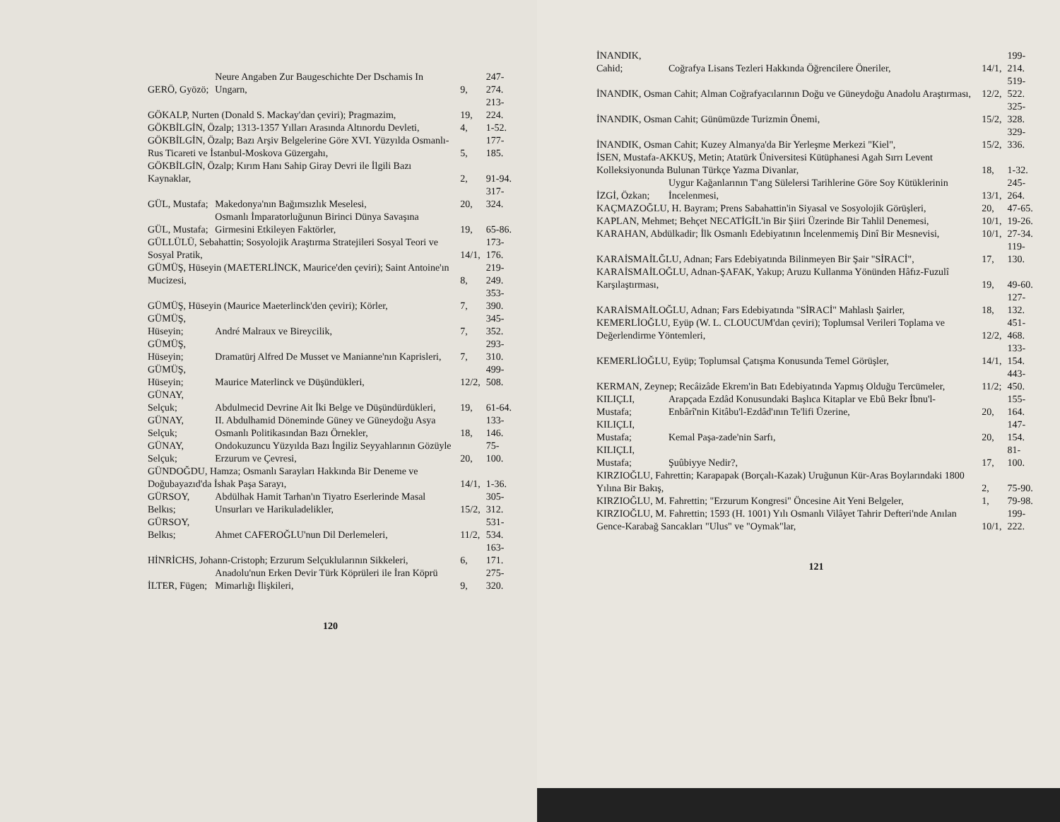| GERÖ, Gyözö; | Neure Angaben Zur Baugeschichte Der Dschamis In Ungarn, | 9, | 247-274. |
| GÖKALP, Nurten (Donald S. Mackay'dan çeviri); Pragmazim, | | 19, | 213-224. |
| GÖKBİLGİN, Özalp; 1313-1357 Yılları Arasında Altınordu Devleti, | | 4, | 1-52. |
| GÖKBİLGİN, Özalp; Bazı Arşiv Belgelerine Göre XVI. Yüzyılda Osmanlı-Rus Ticareti ve İstanbul-Moskova Güzergahı, | | 5, | 177-185. |
| GÖKBİLGİN, Özalp; Kırım Hanı Sahip Giray Devri ile İlgili Bazı Kaynaklar, | | 2, | 91-94. |
| GÜL, Mustafa; | Makedonya'nın Bağımsızlık Meselesi, | 20, | 317-324. |
| GÜL, Mustafa; | Osmanlı İmparatorluğunun Birinci Dünya Savaşına Girmesini Etkileyen Faktörler, | 19, | 65-86. |
| GÜLLÜLÜ, Sebahattin; Sosyolojik Araştırma Stratejileri Sosyal Teori ve Sosyal Pratik, | | 14/1, | 173-176. |
| GÜMÜŞ, Hüseyin (MAETERLİNCK, Maurice'den çeviri); Saint Antoine'ın Mucizesi, | | 8, | 219-249. |
| GÜMÜŞ, Hüseyin (Maurice Maeterlinck'den çeviri); Körler, | | 7, | 353-390. |
| GÜMÜŞ, Hüseyin; | André Malraux ve Bireycilik, | 7, | 345-352. |
| GÜMÜŞ, Hüseyin; | Dramatürj Alfred De Musset ve Manianne'nın Kaprisleri, | 7, | 293-310. |
| GÜMÜŞ, Hüseyin; | Maurice Materlinck ve Düşündükleri, | 12/2, | 499-508. |
| GÜNAY, Selçuk; | Abdulmecid Devrine Ait İki Belge ve Düşündürdükleri, | 19, | 61-64. |
| GÜNAY, Selçuk; | II. Abdulhamid Döneminde Güney ve Güneydoğu Asya Osmanlı Politikasından Bazı Örnekler, | 18, | 133-146. |
| GÜNAY, Selçuk; | Ondokuzuncu Yüzyılda Bazı İngiliz Seyyahlarının Gözüyle Erzurum ve Çevresi, | 20, | 75-100. |
| GÜNDOĞDU, Hamza; Osmanlı Sarayları Hakkında Bir Deneme ve Doğubayazıd'da İshak Paşa Sarayı, | | 14/1, | 1-36. |
| GÜRSOY, Belkıs; | Abdülhak Hamit Tarhan'ın Tiyatro Eserlerinde Masal Unsurları ve Harikuladelikler, | 15/2, | 305-312. |
| GÜRSOY, Belkıs; | Ahmet CAFEROĞLU'nun Dil Derlemeleri, | 11/2, | 531-534. |
| HİNRİCHS, Johann-Cristoph; Erzurum Selçuklularının Sikkeleri, | | 6, | 163-171. |
| İLTER, Fügen; | Anadolu'nun Erken Devir Türk Köprüleri ile İran Köprü Mimarlığı İlişkileri, | 9, | 275-320. |
120
| İNANDIK, Cahid; | Coğrafya Lisans Tezleri Hakkında Öğrencilere Öneriler, | 14/1, | 199-214. |
| İNANDIK, Osman Cahit; Alman Coğrafyacılarının Doğu ve Güneydoğu Anadolu Araştırması, | | 12/2, | 519-522. |
| İNANDIK, Osman Cahit; Günümüzde Turizmin Önemi, | | 15/2, | 325-328. |
| İNANDIK, Osman Cahit; Kuzey Almanya'da Bir Yerleşme Merkezi "Kiel", | | 15/2, | 329-336. |
| İSEN, Mustafa-AKKUŞ, Metin; Atatürk Üniversitesi Kütüphanesi Agah Sırrı Levent Kolleksiyonunda Bulunan Türkçe Yazma Divanlar, | | 18, | 1-32. |
| İZGİ, Özkan; | Uygur Kağanlarının T'ang Sülelersi Tarihlerine Göre Soy Kütüklerinin İncelenmesi, | 13/1, | 245-264. |
| KAÇMAZOĞLU, H. Bayram; Prens Sabahattin'in Siyasal ve Sosyolojik Görüşleri, | | 20, | 47-65. |
| KAPLAN, Mehmet; Behçet NECATİGİL'in Bir Şiiri Üzerinde Bir Tahlil Denemesi, | | 10/1, | 19-26. |
| KARAHAN, Abdülkadir; İlk Osmanlı Edebiyatının İncelenmemiş Dinî Bir Mesnevisi, | | 10/1, | 27-34. |
| KARAİSMAİLĞLU, Adnan; Fars Edebiyatında Bilinmeyen Bir Şair "SİRACİ", | | 17, | 119-130. |
| KARAİSMAİLOĞLU, Adnan-ŞAFAK, Yakup; Aruzu Kullanma Yönünden Hâfız-Fuzulî Karşılaştırması, | | 19, | 49-60. |
| KARAİSMAİLOĞLU, Adnan; Fars Edebiyatında "SİRACİ" Mahlaslı Şairler, | | 18, | 127-132. |
| KEMERLİOĞLU, Eyüp (W. L. CLOUCUM'dan çeviri); Toplumsal Verileri Toplama ve Değerlendirme Yöntemleri, | | 12/2, | 451-468. |
| KEMERLİOĞLU, Eyüp; Toplumsal Çatışma Konusunda Temel Görüşler, | | 14/1, | 133-154. |
| KERMAN, Zeynep; Recâizâde Ekrem'in Batı Edebiyatında Yapmış Olduğu Tercümeler, | | 11/2; | 443-450. |
| KILIÇLI, Mustafa; | Arapçada Ezdâd Konusundaki Başlıca Kitaplar ve Ebû Bekr İbnu'l-Enbârî'nin Kitâbu'l-Ezdâd'ının Te'lifi Üzerine, | 20, | 155-164. |
| KILIÇLI, Mustafa; | Kemal Paşa-zade'nin Sarfı, | 20, | 147-154. |
| KILIÇLI, Mustafa; | Şuûbiyye Nedir?, | 17, | 81-100. |
| KIRZIOĞLU, Fahrettin; Karapapak (Borçalı-Kazak) Uruğunun Kür-Aras Boylarındaki 1800 Yılına Bir Bakış, | | 2, | 75-90. |
| KIRZIOĞLU, M. Fahrettin; "Erzurum Kongresi" Öncesine Ait Yeni Belgeler, | | 1, | 79-98. |
| KIRZIOĞLU, M. Fahrettin; 1593 (H. 1001) Yılı Osmanlı Vilâyet Tahrir Defteri'nde Anılan Gence-Karabağ Sancakları "Ulus" ve "Oymak"lar, | | 10/1, | 199-222. |
121